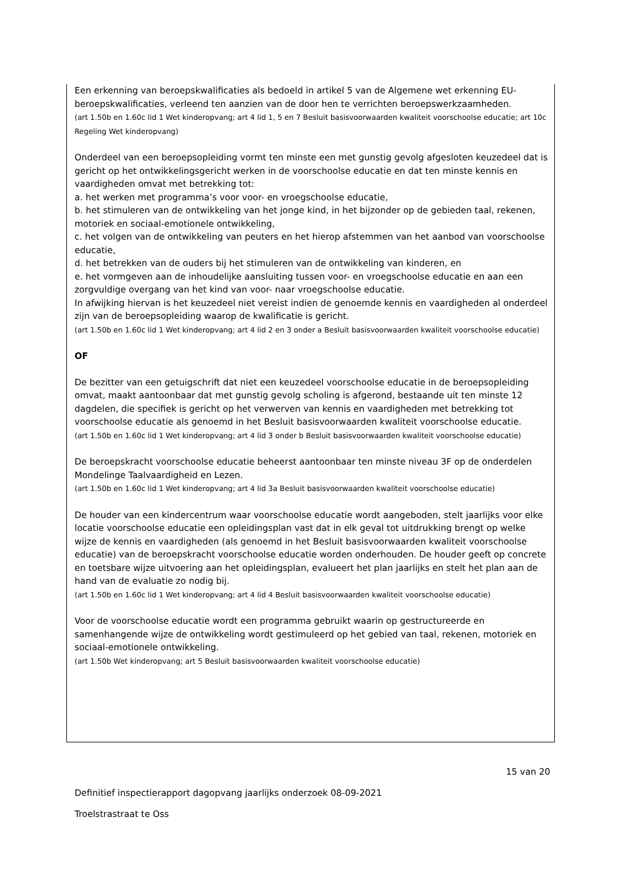Een erkenning van beroepskwalificaties als bedoeld in artikel 5 van de Algemene wet erkenning EU-beroepskwalificaties, verleend ten aanzien van de door hen te verrichten beroepswerkzaamheden.
(art 1.50b en 1.60c lid 1 Wet kinderopvang; art 4 lid 1, 5 en 7 Besluit basisvoorwaarden kwaliteit voorschoolse educatie; art 10c Regeling Wet kinderopvang)
Onderdeel van een beroepsopleiding vormt ten minste een met gunstig gevolg afgesloten keuzedeel dat is gericht op het ontwikkelingsgericht werken in de voorschoolse educatie en dat ten minste kennis en vaardigheden omvat met betrekking tot:
a. het werken met programma’s voor voor- en vroegschoolse educatie,
b. het stimuleren van de ontwikkeling van het jonge kind, in het bijzonder op de gebieden taal, rekenen, motoriek en sociaal-emotionele ontwikkeling,
c. het volgen van de ontwikkeling van peuters en het hierop afstemmen van het aanbod van voorschoolse educatie,
d. het betrekken van de ouders bij het stimuleren van de ontwikkeling van kinderen, en
e. het vormgeven aan de inhoudelijke aansluiting tussen voor- en vroegschoolse educatie en aan een zorgvuldige overgang van het kind van voor- naar vroegschoolse educatie.
In afwijking hiervan is het keuzedeel niet vereist indien de genoemde kennis en vaardigheden al onderdeel zijn van de beroepsopleiding waarop de kwalificatie is gericht.
(art 1.50b en 1.60c lid 1 Wet kinderopvang; art 4 lid 2 en 3 onder a Besluit basisvoorwaarden kwaliteit voorschoolse educatie)
OF
De bezitter van een getuigschrift dat niet een keuzedeel voorschoolse educatie in de beroepsopleiding omvat, maakt aantoonbaar dat met gunstig gevolg scholing is afgerond, bestaande uit ten minste 12 dagdelen, die specifiek is gericht op het verwerven van kennis en vaardigheden met betrekking tot voorschoolse educatie als genoemd in het Besluit basisvoorwaarden kwaliteit voorschoolse educatie.
(art 1.50b en 1.60c lid 1 Wet kinderopvang; art 4 lid 3 onder b Besluit basisvoorwaarden kwaliteit voorschoolse educatie)
De beroepskracht voorschoolse educatie beheerst aantoonbaar ten minste niveau 3F op de onderdelen Mondelinge Taalvaardigheid en Lezen.
(art 1.50b en 1.60c lid 1 Wet kinderopvang; art 4 lid 3a Besluit basisvoorwaarden kwaliteit voorschoolse educatie)
De houder van een kindercentrum waar voorschoolse educatie wordt aangeboden, stelt jaarlijks voor elke locatie voorschoolse educatie een opleidingsplan vast dat in elk geval tot uitdrukking brengt op welke wijze de kennis en vaardigheden (als genoemd in het Besluit basisvoorwaarden kwaliteit voorschoolse educatie) van de beroepskracht voorschoolse educatie worden onderhouden. De houder geeft op concrete en toetsbare wijze uitvoering aan het opleidingsplan, evalueert het plan jaarlijks en stelt het plan aan de hand van de evaluatie zo nodig bij.
(art 1.50b en 1.60c lid 1 Wet kinderopvang; art 4 lid 4 Besluit basisvoorwaarden kwaliteit voorschoolse educatie)
Voor de voorschoolse educatie wordt een programma gebruikt waarin op gestructureerde en samenhangende wijze de ontwikkeling wordt gestimuleerd op het gebied van taal, rekenen, motoriek en sociaal-emotionele ontwikkeling.
(art 1.50b Wet kinderopvang; art 5 Besluit basisvoorwaarden kwaliteit voorschoolse educatie)
15 van 20
Definitief inspectierapport dagopvang jaarlijks onderzoek 08-09-2021
Troelstrastraat te Oss